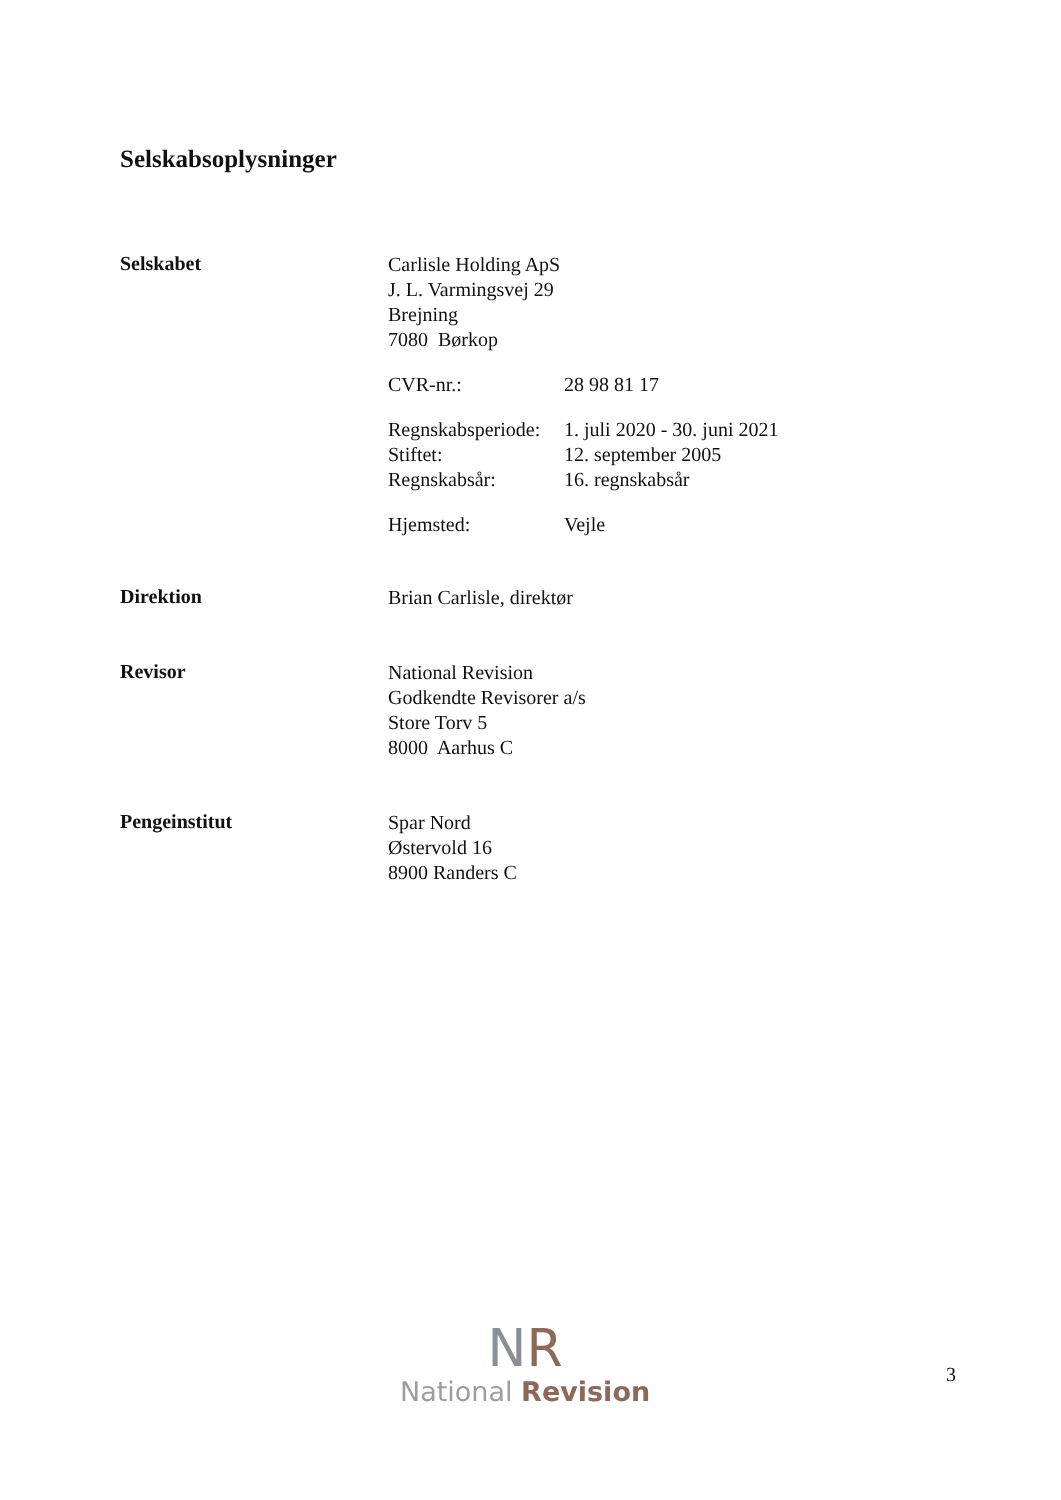Selskabsoplysninger
Selskabet
Carlisle Holding ApS
J. L. Varmingsvej 29
Brejning
7080 Børkop
CVR-nr.: 28 98 81 17
Regnskabsperiode:
1. juli 2020 - 30. juni 2021
Stiftet: 12. september 2005
Regnskabsår: 16. regnskabsår
Hjemsted: Vejle
Direktion
Brian Carlisle, direktør
Revisor
National Revision
Godkendte Revisorer a/s
Store Torv 5
8000 Aarhus C
Pengeinstitut
Spar Nord
Østervold 16
8900 Randers C
NR
National Revision
3